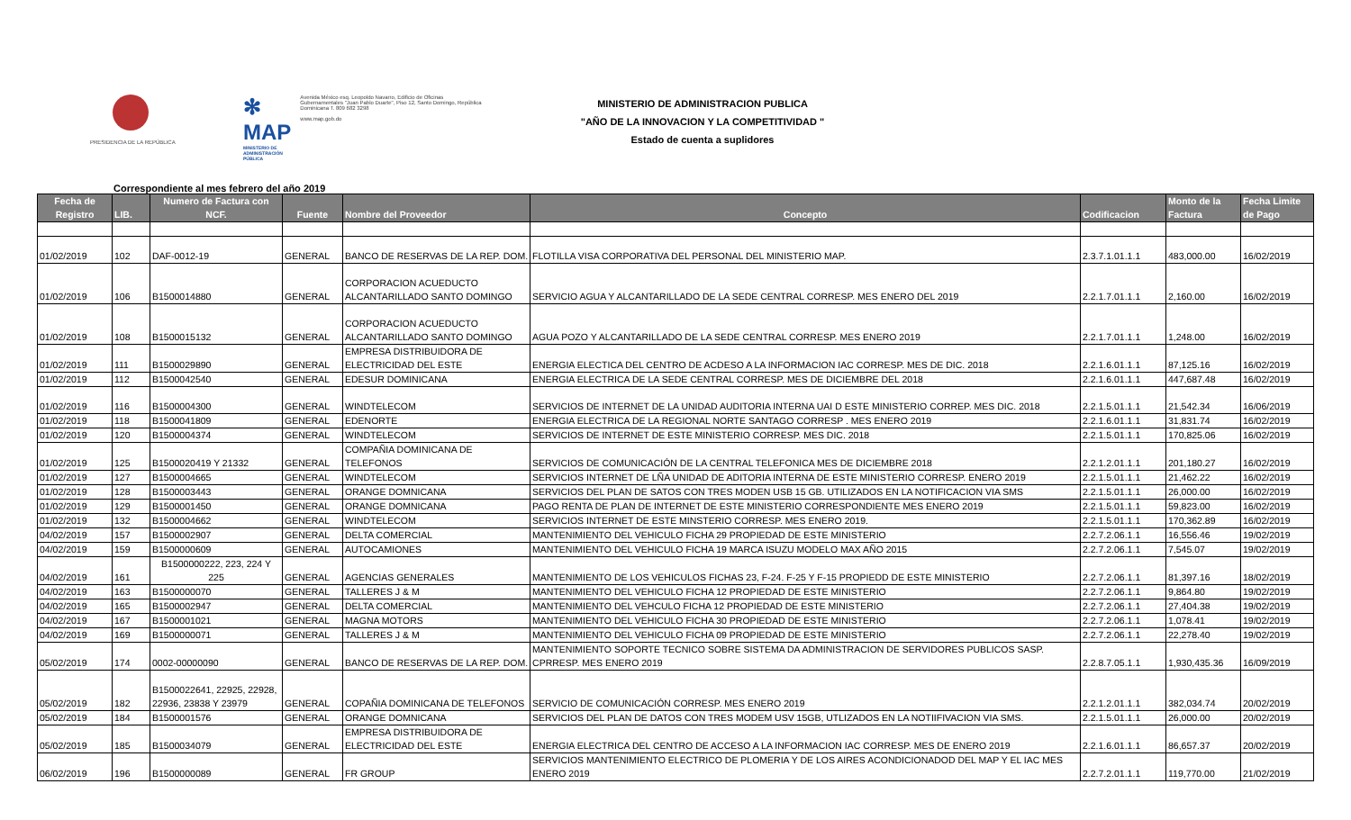PRESIDENCIA DE LA REPÚBLICA
✻ MAP
MINISTERIO DE ADMINISTRACIÓN PÚBLICA
Avenida México esq. Leopoldo Navarro, Edificio de Oficinas Gubernamentales "Juan Pablo Duarte", Piso 12, Santo Domingo, República Dominicana T. 809 682 3298
www.map.gob.do
MINISTERIO DE ADMINISTRACION PUBLICA
"AÑO DE LA INNOVACION Y LA COMPETITIVIDAD "
Estado de cuenta a suplidores
Correspondiente al mes febrero del año 2019
| Fecha de Registro | LIB. | Numero de Factura con NCF. | Fuente | Nombre del Proveedor | Concepto | Codificacion | Monto de la Factura | Fecha Limite de Pago |
| --- | --- | --- | --- | --- | --- | --- | --- | --- |
| 01/02/2019 | 102 | DAF-0012-19 | GENERAL | BANCO DE RESERVAS DE LA REP. DOM. | FLOTILLA VISA CORPORATIVA DEL PERSONAL DEL MINISTERIO MAP. | 2.3.7.1.01.1.1 | 483,000.00 | 16/02/2019 |
| 01/02/2019 | 106 | B1500014880 | GENERAL | CORPORACION ACUEDUCTO ALCANTARILLADO SANTO DOMINGO | SERVICIO AGUA Y ALCANTARILLADO DE LA SEDE CENTRAL CORRESP. MES ENERO DEL 2019 | 2.2.1.7.01.1.1 | 2,160.00 | 16/02/2019 |
| 01/02/2019 | 108 | B1500015132 | GENERAL | CORPORACION ACUEDUCTO ALCANTARILLADO SANTO DOMINGO | AGUA POZO Y ALCANTARILLADO DE LA SEDE CENTRAL CORRESP. MES ENERO 2019 | 2.2.1.7.01.1.1 | 1,248.00 | 16/02/2019 |
| 01/02/2019 | 111 | B1500029890 | GENERAL | EMPRESA DISTRIBUIDORA DE ELECTRICIDAD DEL ESTE | ENERGIA ELECTICA DEL CENTRO DE ACDESO A LA INFORMACION IAC CORRESP. MES DE DIC. 2018 | 2.2.1.6.01.1.1 | 87,125.16 | 16/02/2019 |
| 01/02/2019 | 112 | B1500042540 | GENERAL | EDESUR DOMINICANA | ENERGIA ELECTRICA DE LA SEDE CENTRAL CORRESP. MES DE DICIEMBRE DEL 2018 | 2.2.1.6.01.1.1 | 447,687.48 | 16/02/2019 |
| 01/02/2019 | 116 | B1500004300 | GENERAL | WINDTELECOM | SERVICIOS DE INTERNET DE LA UNIDAD AUDITORIA INTERNA UAI D ESTE MINISTERIO CORREP. MES DIC. 2018 | 2.2.1.5.01.1.1 | 21,542.34 | 16/06/2019 |
| 01/02/2019 | 118 | B1500041809 | GENERAL | EDENORTE | ENERGIA ELECTRICA DE LA REGIONAL NORTE SANTAGO CORRESP . MES ENERO 2019 | 2.2.1.6.01.1.1 | 31,831.74 | 16/02/2019 |
| 01/02/2019 | 120 | B1500004374 | GENERAL | WINDTELECOM | SERVICIOS DE INTERNET DE ESTE MINISTERIO CORRESP. MES DIC. 2018 | 2.2.1.5.01.1.1 | 170,825.06 | 16/02/2019 |
| 01/02/2019 | 125 | B1500020419 Y 21332 | GENERAL | COMPAÑIA DOMINICANA DE TELEFONOS | SERVICIOS DE COMUNICACIÓN DE LA CENTRAL TELEFONICA MES DE DICIEMBRE 2018 | 2.2.1.2.01.1.1 | 201,180.27 | 16/02/2019 |
| 01/02/2019 | 127 | B1500004665 | GENERAL | WINDTELECOM | SERVICIOS INTERNET DE LÑA UNIDAD DE ADITORIA INTERNA DE ESTE MINISTERIO CORRESP. ENERO 2019 | 2.2.1.5.01.1.1 | 21,462.22 | 16/02/2019 |
| 01/02/2019 | 128 | B1500003443 | GENERAL | ORANGE DOMNICANA | SERVICIOS DEL PLAN DE SATOS CON TRES MODEN USB 15 GB. UTILIZADOS EN LA NOTIFICACION VIA SMS | 2.2.1.5.01.1.1 | 26,000.00 | 16/02/2019 |
| 01/02/2019 | 129 | B1500001450 | GENERAL | ORANGE DOMNICANA | PAGO RENTA DE PLAN DE INTERNET DE ESTE MINISTERIO CORRESPONDIENTE MES ENERO 2019 | 2.2.1.5.01.1.1 | 59,823.00 | 16/02/2019 |
| 01/02/2019 | 132 | B1500004662 | GENERAL | WINDTELECOM | SERVICIOS INTERNET DE ESTE MINSTERIO CORRESP. MES ENERO 2019. | 2.2.1.5.01.1.1 | 170,362.89 | 16/02/2019 |
| 04/02/2019 | 157 | B1500002907 | GENERAL | DELTA COMERCIAL | MANTENIMIENTO DEL VEHICULO FICHA 29 PROPIEDAD DE ESTE MINISTERIO | 2.2.7.2.06.1.1 | 16,556.46 | 19/02/2019 |
| 04/02/2019 | 159 | B1500000609 | GENERAL | AUTOCAMIONES | MANTENIMIENTO DEL VEHICULO FICHA 19 MARCA ISUZU MODELO MAX AÑO 2015 | 2.2.7.2.06.1.1 | 7,545.07 | 19/02/2019 |
| 04/02/2019 | 161 | B1500000222, 223, 224 Y 225 | GENERAL | AGENCIAS GENERALES | MANTENIMIENTO DE LOS VEHICULOS FICHAS 23, F-24. F-25 Y F-15 PROPIEDD DE ESTE MINISTERIO | 2.2.7.2.06.1.1 | 81,397.16 | 18/02/2019 |
| 04/02/2019 | 163 | B1500000070 | GENERAL | TALLERES J & M | MANTENIMIENTO DEL VEHICULO FICHA 12 PROPIEDAD DE ESTE MINISTERIO | 2.2.7.2.06.1.1 | 9,864.80 | 19/02/2019 |
| 04/02/2019 | 165 | B1500002947 | GENERAL | DELTA COMERCIAL | MANTENIMIENTO DEL VEHCULO FICHA 12 PROPIEDAD DE ESTE MINISTERIO | 2.2.7.2.06.1.1 | 27,404.38 | 19/02/2019 |
| 04/02/2019 | 167 | B1500001021 | GENERAL | MAGNA MOTORS | MANTENIMIENTO DEL VEHICULO FICHA 30 PROPIEDAD DE ESTE MINISTERIO | 2.2.7.2.06.1.1 | 1,078.41 | 19/02/2019 |
| 04/02/2019 | 169 | B1500000071 | GENERAL | TALLERES J & M | MANTENIMIENTO DEL VEHICULO FICHA 09 PROPIEDAD DE ESTE MINISTERIO | 2.2.7.2.06.1.1 | 22,278.40 | 19/02/2019 |
| 05/02/2019 | 174 | 0002-00000090 | GENERAL | BANCO DE RESERVAS DE LA REP. DOM. | MANTENIMIENTO SOPORTE TECNICO SOBRE SISTEMA DA ADMINISTRACION DE SERVIDORES PUBLICOS SASP. CPRRESP. MES ENERO 2019 | 2.2.8.7.05.1.1 | 1,930,435.36 | 16/09/2019 |
| 05/02/2019 | 182 | B1500022641, 22925, 22928, 22936, 23838 Y 23979 | GENERAL | COPAÑIA DOMINICANA DE TELEFONOS | SERVICIO DE COMUNICACIÓN CORRESP. MES ENERO 2019 | 2.2.1.2.01.1.1 | 382,034.74 | 20/02/2019 |
| 05/02/2019 | 184 | B1500001576 | GENERAL | ORANGE DOMNICANA | SERVICIOS DEL PLAN DE DATOS CON TRES MODEM USV 15GB, UTLIZADOS EN LA NOTIIFIVACION VIA SMS. | 2.2.1.5.01.1.1 | 26,000.00 | 20/02/2019 |
| 05/02/2019 | 185 | B1500034079 | GENERAL | EMPRESA DISTRIBUIDORA DE ELECTRICIDAD DEL ESTE | ENERGIA ELECTRICA DEL CENTRO DE ACCESO A LA INFORMACION IAC CORRESP. MES DE ENERO 2019 | 2.2.1.6.01.1.1 | 86,657.37 | 20/02/2019 |
| 06/02/2019 | 196 | B1500000089 | GENERAL | FR GROUP | SERVICIOS MANTENIMIENTO ELECTRICO DE PLOMERIA Y DE LOS AIRES ACONDICIONADOD DEL MAP Y EL IAC MES ENERO 2019 | 2.2.7.2.01.1.1 | 119,770.00 | 21/02/2019 |